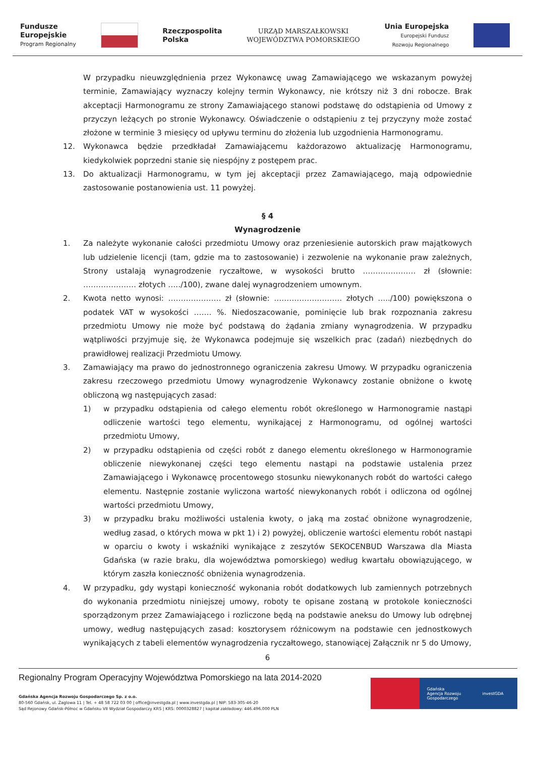Fundusze
Europejskie
Program Regionalny
Rzeczpospolita
Polska
URZĄD MARSZAŁKOWSKI
WOJEWÓDZTWA POMORSKIEGO
Unia Europejska
Europejski Fundusz
Rozwoju Regionalnego
W przypadku nieuwzględnienia przez Wykonawcę uwag Zamawiającego we wskazanym powyżej terminie, Zamawiający wyznaczy kolejny termin Wykonawcy, nie krótszy niż 3 dni robocze. Brak akceptacji Harmonogramu ze strony Zamawiającego stanowi podstawę do odstąpienia od Umowy z przyczyn leżących po stronie Wykonawcy. Oświadczenie o odstąpieniu z tej przyczyny może zostać złożone w terminie 3 miesięcy od upływu terminu do złożenia lub uzgodnienia Harmonogramu.
12. Wykonawca będzie przedkładał Zamawiającemu każdorazowo aktualizację Harmonogramu, kiedykolwiek poprzedni stanie się niespójny z postępem prac.
13. Do aktualizacji Harmonogramu, w tym jej akceptacji przez Zamawiającego, mają odpowiednie zastosowanie postanowienia ust. 11 powyżej.
§ 4
Wynagrodzenie
1. Za należyte wykonanie całości przedmiotu Umowy oraz przeniesienie autorskich praw majątkowych lub udzielenie licencji (tam, gdzie ma to zastosowanie) i zezwolenie na wykonanie praw zależnych, Strony ustalają wynagrodzenie ryczałtowe, w wysokości brutto ………………… zł (słownie: ………………… złotych …../100), zwane dalej wynagrodzeniem umownym.
2. Kwota netto wynosi: ………………… zł (słownie: ……………………… złotych …../100) powiększona o podatek VAT w wysokości ……. %. Niedoszacowanie, pominięcie lub brak rozpoznania zakresu przedmiotu Umowy nie może być podstawą do żądania zmiany wynagrodzenia. W przypadku wątpliwości przyjmuje się, że Wykonawca podejmuje się wszelkich prac (zadań) niezbędnych do prawidłowej realizacji Przedmiotu Umowy.
3. Zamawiający ma prawo do jednostronnego ograniczenia zakresu Umowy. W przypadku ograniczenia zakresu rzeczowego przedmiotu Umowy wynagrodzenie Wykonawcy zostanie obniżone o kwotę obliczoną wg następujących zasad:
1) w przypadku odstąpienia od całego elementu robót określonego w Harmonogramie nastąpi odliczenie wartości tego elementu, wynikającej z Harmonogramu, od ogólnej wartości przedmiotu Umowy,
2) w przypadku odstąpienia od części robót z danego elementu określonego w Harmonogramie obliczenie niewykonanej części tego elementu nastąpi na podstawie ustalenia przez Zamawiającego i Wykonawcę procentowego stosunku niewykonanych robót do wartości całego elementu. Następnie zostanie wyliczona wartość niewykonanych robót i odliczona od ogólnej wartości przedmiotu Umowy,
3) w przypadku braku możliwości ustalenia kwoty, o jaką ma zostać obniżone wynagrodzenie, według zasad, o których mowa w pkt 1) i 2) powyżej, obliczenie wartości elementu robót nastąpi w oparciu o kwoty i wskaźniki wynikające z zeszytów SEKOCENBUD Warszawa dla Miasta Gdańska (w razie braku, dla województwa pomorskiego) według kwartału obowiązującego, w którym zaszła konieczność obniżenia wynagrodzenia.
4. W przypadku, gdy wystąpi konieczność wykonania robót dodatkowych lub zamiennych potrzebnych do wykonania przedmiotu niniejszej umowy, roboty te opisane zostaną w protokole konieczności sporządzonym przez Zamawiającego i rozliczone będą na podstawie aneksu do Umowy lub odrębnej umowy, według następujących zasad: kosztorysem różnicowym na podstawie cen jednostkowych wynikających z tabeli elementów wynagrodzenia ryczałtowego, stanowiącej Załącznik nr 5 do Umowy,
6
Regionalny Program Operacyjny Województwa Pomorskiego na lata 2014-2020
Gdańska Agencja Rozwoju Gospodarczego Sp. z o.o.
80-560 Gdańsk, ul. Żaglowa 11 | Tel. + 48 58 722 03 00 | office@investgda.pl | www.investgda.pl | NIP: 583-305-46-20
Sąd Rejonowy Gdańsk-Północ w Gdańsku VII Wydział Gospodarczy KRS | KRS: 0000328827 | kapitał zakładowy: 446.496.000 PLN
Gdańska
Agencja Rozwoju
Gospodarczego
investGDA